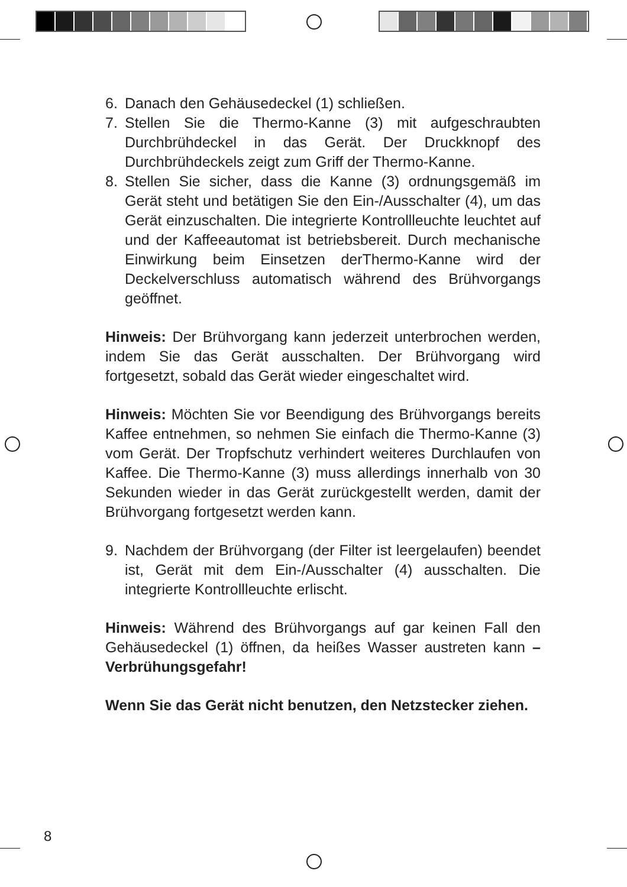6. Danach den Gehäusedeckel (1) schließen.
7. Stellen Sie die Thermo-Kanne (3) mit aufgeschraubten Durchbrühdeckel in das Gerät. Der Druckknopf des Durchbrühdeckels zeigt zum Griff der Thermo-Kanne.
8. Stellen Sie sicher, dass die Kanne (3) ordnungsgemäß im Gerät steht und betätigen Sie den Ein-/Ausschalter (4), um das Gerät einzuschalten. Die integrierte Kontrollleuchte leuchtet auf und der Kaffeeautomat ist betriebsbereit. Durch mechanische Einwirkung beim Einsetzen derThermo-Kanne wird der Deckelverschluss automatisch während des Brühvorgangs geöffnet.
Hinweis: Der Brühvorgang kann jederzeit unterbrochen werden, indem Sie das Gerät ausschalten. Der Brühvorgang wird fortgesetzt, sobald das Gerät wieder eingeschaltet wird.
Hinweis: Möchten Sie vor Beendigung des Brühvorgangs bereits Kaffee entnehmen, so nehmen Sie einfach die Thermo-Kanne (3) vom Gerät. Der Tropfschutz verhindert weiteres Durchlaufen von Kaffee. Die Thermo-Kanne (3) muss allerdings innerhalb von 30 Sekunden wieder in das Gerät zurückgestellt werden, damit der Brühvorgang fortgesetzt werden kann.
9. Nachdem der Brühvorgang (der Filter ist leergelaufen) beendet ist, Gerät mit dem Ein-/Ausschalter (4) ausschalten. Die integrierte Kontrollleuchte erlischt.
Hinweis: Während des Brühvorgangs auf gar keinen Fall den Gehäusedeckel (1) öffnen, da heißes Wasser austreten kann –Verbrühungsgefahr!
Wenn Sie das Gerät nicht benutzen, den Netzstecker ziehen.
8